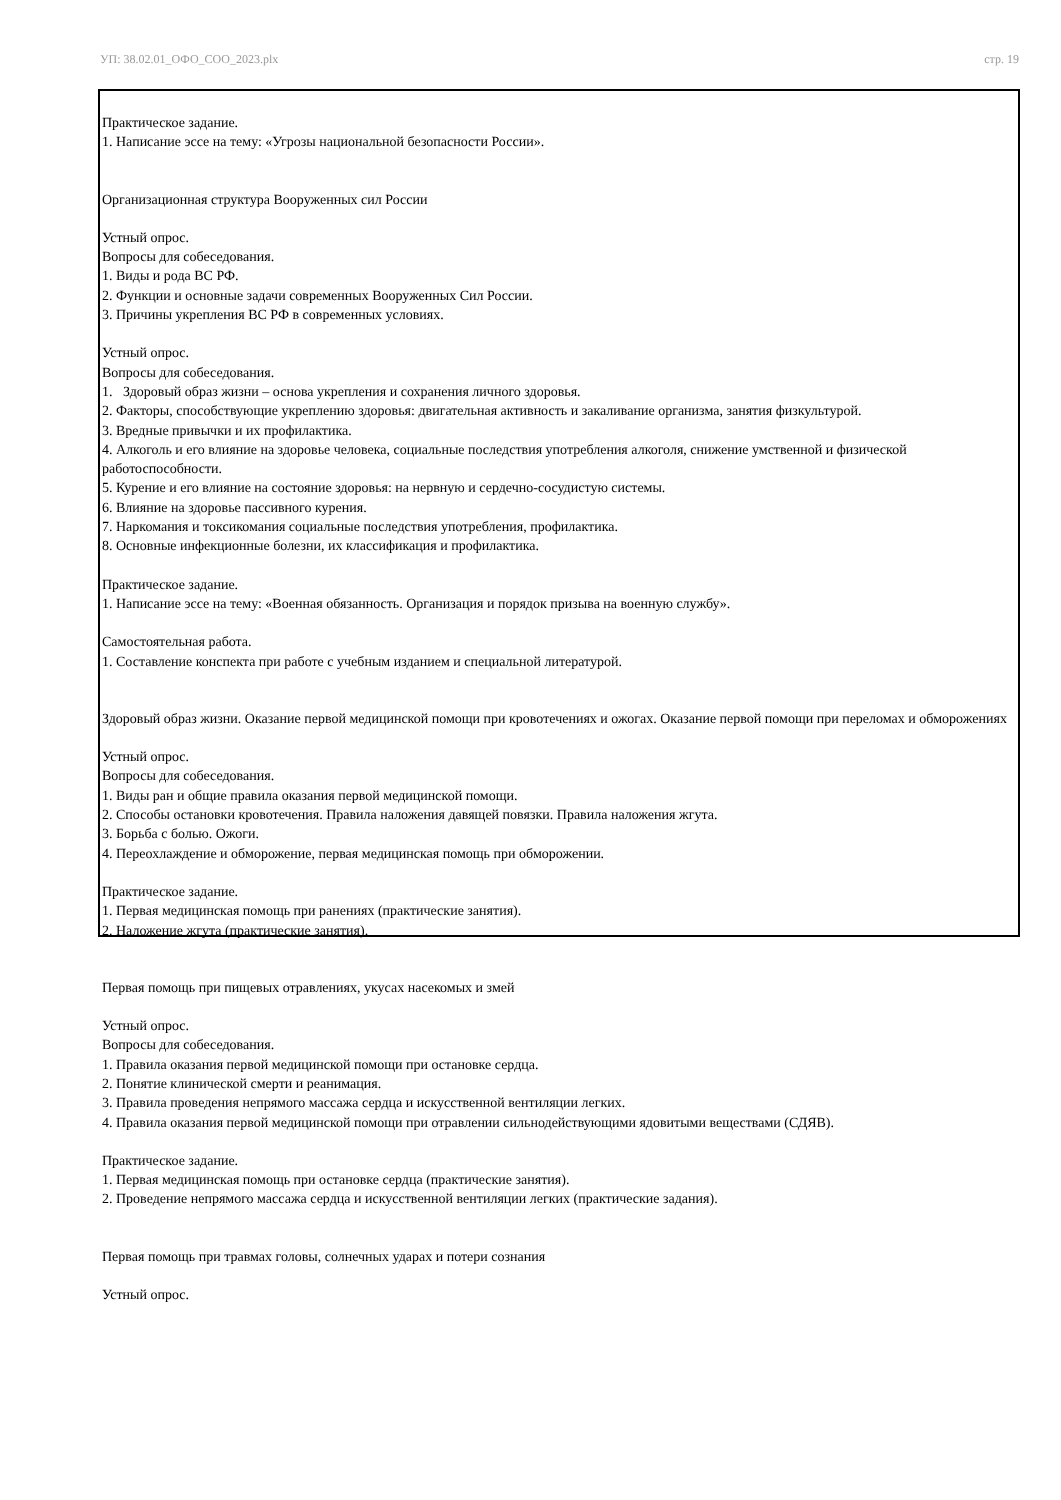УП: 38.02.01_ОФО_СОО_2023.plx стр. 19
Практическое задание.
1. Написание эссе на тему: «Угрозы национальной безопасности России».
Организационная структура Вооруженных сил России
Устный опрос.
Вопросы для собеседования.
1. Виды и рода ВС РФ.
2. Функции и основные задачи современных Вооруженных Сил России.
3. Причины укрепления ВС РФ в современных условиях.
Устный опрос.
Вопросы для собеседования.
1. Здоровый образ жизни – основа укрепления и сохранения личного здоровья.
2. Факторы, способствующие укреплению здоровья: двигательная активность и закаливание организма, занятия физкультурой.
3. Вредные привычки и их профилактика.
4. Алкоголь и его влияние на здоровье человека, социальные последствия употребления алкоголя, снижение умственной и физической работоспособности.
5. Курение и его влияние на состояние здоровья: на нервную и сердечно-сосудистую системы.
6. Влияние на здоровье пассивного курения.
7. Наркомания и токсикомания социальные последствия употребления, профилактика.
8. Основные инфекционные болезни, их классификация и профилактика.
Практическое задание.
1. Написание эссе на тему: «Военная обязанность. Организация и порядок призыва на военную службу».
Самостоятельная работа.
1. Составление конспекта при работе с учебным изданием и специальной литературой.
Здоровый образ жизни. Оказание первой медицинской помощи при кровотечениях и ожогах. Оказание первой помощи при переломах и обморожениях
Устный опрос.
Вопросы для собеседования.
1. Виды ран и общие правила оказания первой медицинской помощи.
2. Способы остановки кровотечения. Правила наложения давящей повязки. Правила наложения жгута.
3. Борьба с болью. Ожоги.
4. Переохлаждение и обморожение, первая медицинская помощь при обморожении.
Практическое задание.
1. Первая медицинская помощь при ранениях (практические занятия).
2. Наложение жгута (практические занятия).
Первая помощь при пищевых отравлениях, укусах насекомых и змей
Устный опрос.
Вопросы для собеседования.
1. Правила оказания первой медицинской помощи при остановке сердца.
2. Понятие клинической смерти и реанимация.
3. Правила проведения непрямого массажа сердца и искусственной вентиляции легких.
4. Правила оказания первой медицинской помощи при отравлении сильнодействующими ядовитыми веществами (СДЯВ).
Практическое задание.
1. Первая медицинская помощь при остановке сердца (практические занятия).
2. Проведение непрямого массажа сердца и искусственной вентиляции легких (практические задания).
Первая помощь при травмах головы, солнечных ударах и потери сознания
Устный опрос.